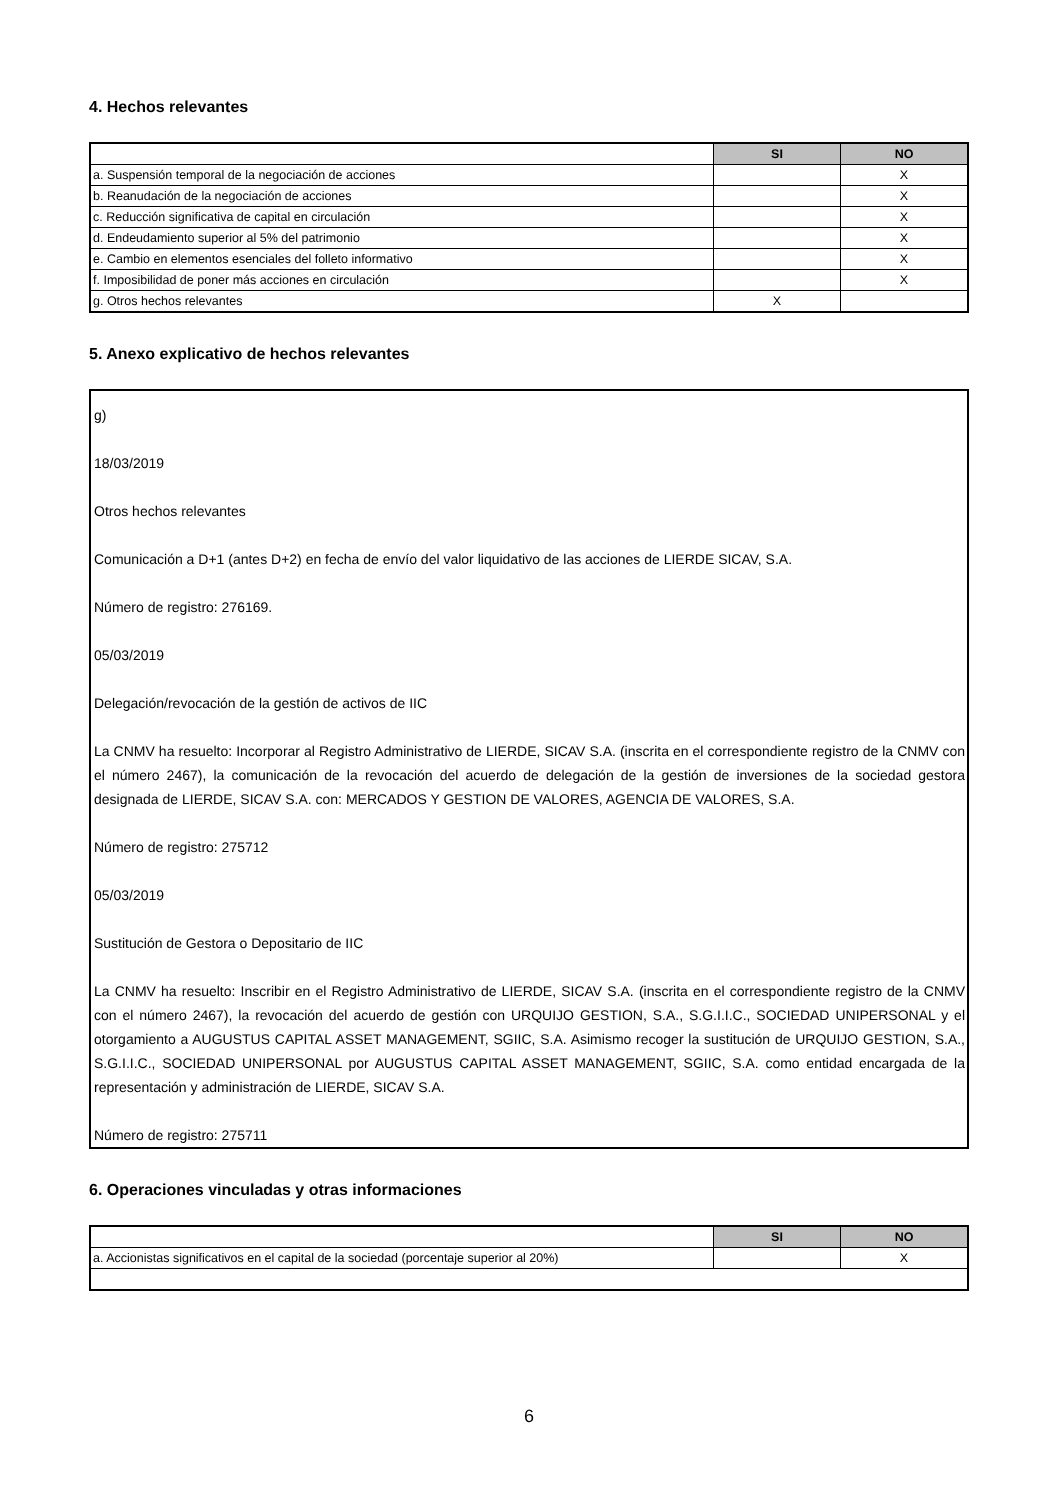4. Hechos relevantes
| | SI | NO |
| a. Suspensión temporal de la negociación de acciones | | X |
| b. Reanudación de la negociación de acciones | | X |
| c. Reducción significativa de capital en circulación | | X |
| d. Endeudamiento superior al 5% del patrimonio | | X |
| e. Cambio en elementos esenciales del folleto informativo | | X |
| f. Imposibilidad de poner más acciones en circulación | | X |
| g. Otros hechos relevantes | X | |
5. Anexo explicativo de hechos relevantes
g)
18/03/2019
Otros hechos relevantes
Comunicación a D+1 (antes D+2) en fecha de envío del valor liquidativo de las acciones de LIERDE SICAV, S.A.
Número de registro: 276169.
05/03/2019
Delegación/revocación de la gestión de activos de IIC
La CNMV ha resuelto: Incorporar al Registro Administrativo de LIERDE, SICAV S.A. (inscrita en el correspondiente registro de la CNMV con el número 2467), la comunicación de la revocación del acuerdo de delegación de la gestión de inversiones de la sociedad gestora designada de LIERDE, SICAV S.A. con: MERCADOS Y GESTION DE VALORES, AGENCIA DE VALORES, S.A.
Número de registro: 275712
05/03/2019
Sustitución de Gestora o Depositario de IIC
La CNMV ha resuelto: Inscribir en el Registro Administrativo de LIERDE, SICAV S.A. (inscrita en el correspondiente registro de la CNMV con el número 2467), la revocación del acuerdo de gestión con URQUIJO GESTION, S.A., S.G.I.I.C., SOCIEDAD UNIPERSONAL y el otorgamiento a AUGUSTUS CAPITAL ASSET MANAGEMENT, SGIIC, S.A. Asimismo recoger la sustitución de URQUIJO GESTION, S.A., S.G.I.I.C., SOCIEDAD UNIPERSONAL por AUGUSTUS CAPITAL ASSET MANAGEMENT, SGIIC, S.A. como entidad encargada de la representación y administración de LIERDE, SICAV S.A.
Número de registro: 275711
6. Operaciones vinculadas y otras informaciones
| | SI | NO |
| a. Accionistas significativos en el capital de la sociedad (porcentaje superior al 20%) | | X |
6